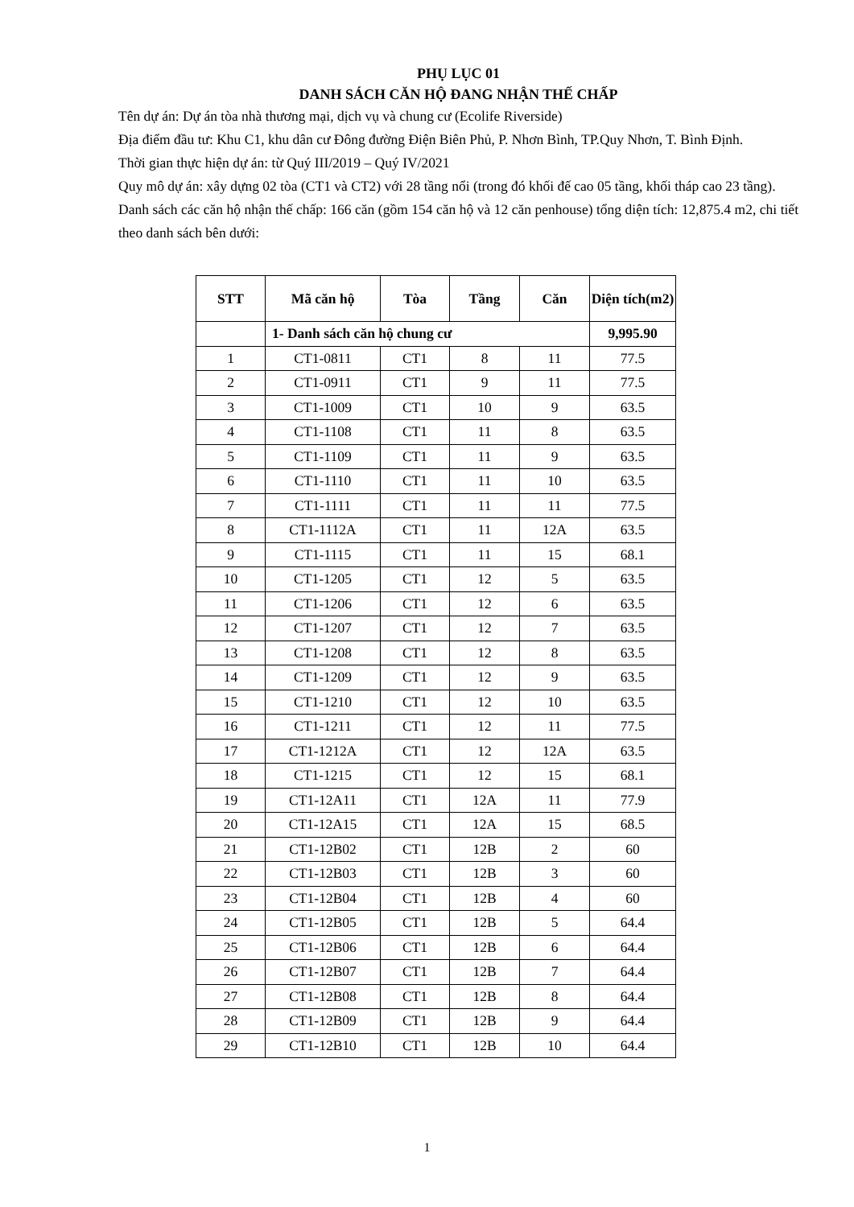PHỤ LỤC 01
DANH SÁCH CĂN HỘ ĐANG NHẬN THẾ CHẤP
Tên dự án: Dự án tòa nhà thương mại, dịch vụ và chung cư (Ecolife Riverside)
Địa điểm đầu tư: Khu C1, khu dân cư Đông đường Điện Biên Phủ, P. Nhơn Bình, TP.Quy Nhơn, T. Bình Định.
Thời gian thực hiện dự án: từ Quý III/2019 – Quý IV/2021
Quy mô dự án: xây dựng 02 tòa (CT1 và CT2) với 28 tầng nổi (trong đó khối đế cao 05 tầng, khối tháp cao 23 tầng).
Danh sách các căn hộ nhận thế chấp: 166 căn (gồm 154 căn hộ và 12 căn penhouse) tổng diện tích: 12,875.4 m2, chi tiết theo danh sách bên dưới:
| STT | Mã căn hộ | Tòa | Tầng | Căn | Diện tích(m2) |
| --- | --- | --- | --- | --- | --- |
| | 1- Danh sách căn hộ chung cư | | | | 9,995.90 |
| 1 | CT1-0811 | CT1 | 8 | 11 | 77.5 |
| 2 | CT1-0911 | CT1 | 9 | 11 | 77.5 |
| 3 | CT1-1009 | CT1 | 10 | 9 | 63.5 |
| 4 | CT1-1108 | CT1 | 11 | 8 | 63.5 |
| 5 | CT1-1109 | CT1 | 11 | 9 | 63.5 |
| 6 | CT1-1110 | CT1 | 11 | 10 | 63.5 |
| 7 | CT1-1111 | CT1 | 11 | 11 | 77.5 |
| 8 | CT1-1112A | CT1 | 11 | 12A | 63.5 |
| 9 | CT1-1115 | CT1 | 11 | 15 | 68.1 |
| 10 | CT1-1205 | CT1 | 12 | 5 | 63.5 |
| 11 | CT1-1206 | CT1 | 12 | 6 | 63.5 |
| 12 | CT1-1207 | CT1 | 12 | 7 | 63.5 |
| 13 | CT1-1208 | CT1 | 12 | 8 | 63.5 |
| 14 | CT1-1209 | CT1 | 12 | 9 | 63.5 |
| 15 | CT1-1210 | CT1 | 12 | 10 | 63.5 |
| 16 | CT1-1211 | CT1 | 12 | 11 | 77.5 |
| 17 | CT1-1212A | CT1 | 12 | 12A | 63.5 |
| 18 | CT1-1215 | CT1 | 12 | 15 | 68.1 |
| 19 | CT1-12A11 | CT1 | 12A | 11 | 77.9 |
| 20 | CT1-12A15 | CT1 | 12A | 15 | 68.5 |
| 21 | CT1-12B02 | CT1 | 12B | 2 | 60 |
| 22 | CT1-12B03 | CT1 | 12B | 3 | 60 |
| 23 | CT1-12B04 | CT1 | 12B | 4 | 60 |
| 24 | CT1-12B05 | CT1 | 12B | 5 | 64.4 |
| 25 | CT1-12B06 | CT1 | 12B | 6 | 64.4 |
| 26 | CT1-12B07 | CT1 | 12B | 7 | 64.4 |
| 27 | CT1-12B08 | CT1 | 12B | 8 | 64.4 |
| 28 | CT1-12B09 | CT1 | 12B | 9 | 64.4 |
| 29 | CT1-12B10 | CT1 | 12B | 10 | 64.4 |
1